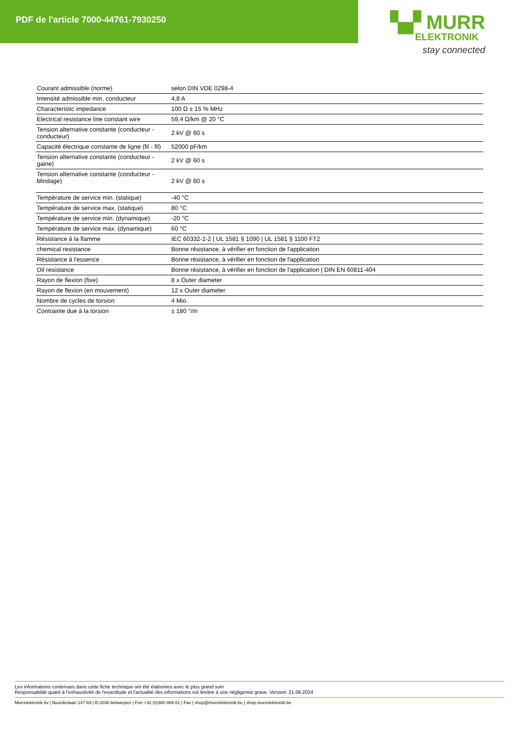PDF de l'article 7000-44761-7930250
▚▞ MURR
ELEKTRONIK
stay connected
| Courant admissible (norme) | selon DIN VDE 0298-4 |
| Intensité admissible min. conducteur | 4,8 A |
| Characteristic impedance | 100 Ω ± 15 % MHz |
| Electrical resistance line constant wire | 59,4 Ω/km @ 20 °C |
| Tension alternative constante (conducteur - conducteur) | 2 kV @ 60 s |
| Capacité électrique constante de ligne (fil - fil) | 52000 pF/km |
| Tension alternative constante (conducteur - gaine) | 2 kV @ 60 s |
| Tension alternative constante (conducteur - blindage) | 2 kV @ 60 s |
| Température de service min. (statique) | -40 °C |
| Température de service max. (statique) | 80 °C |
| Température de service min. (dynamique) | -20 °C |
| Température de service max. (dynamique) | 60 °C |
| Résistance à la flamme | IEC 60332-2-2 / UL 1581 § 1090 / UL 1581 § 1100 FT2 |
| chemical resistance | Bonne résistance, à vérifier en fonction de l'application |
| Résistance à l'essence | Bonne résistance, à vérifier en fonction de l'application |
| Oil resistance | Bonne résistance, à vérifier en fonction de l'application / DIN EN 60811-404 |
| Rayon de flexion (fixe) | 8 x Outer diameter |
| Rayon de flexion (en mouvement) | 12 x Outer diameter |
| Nombre de cycles de torsion | 4 Mio. |
| Contrainte due à la torsion | ± 180 °/m |
Les informations contenues dans cette fiche technique ont été élaborées avec le plus grand soin
Responsabilité quant à l'exhaustivité de l'exactitude et l'actualité des informations est limitée à une négligence grave. Version: 21.06.2024
Murrelektronik bv | Noorderlaan 147-b9 | B-2030 Antwerpen | Fon +32 (0)380 868 81 | Fax | shop@murrelektronik.be | shop.murrelektronik.be